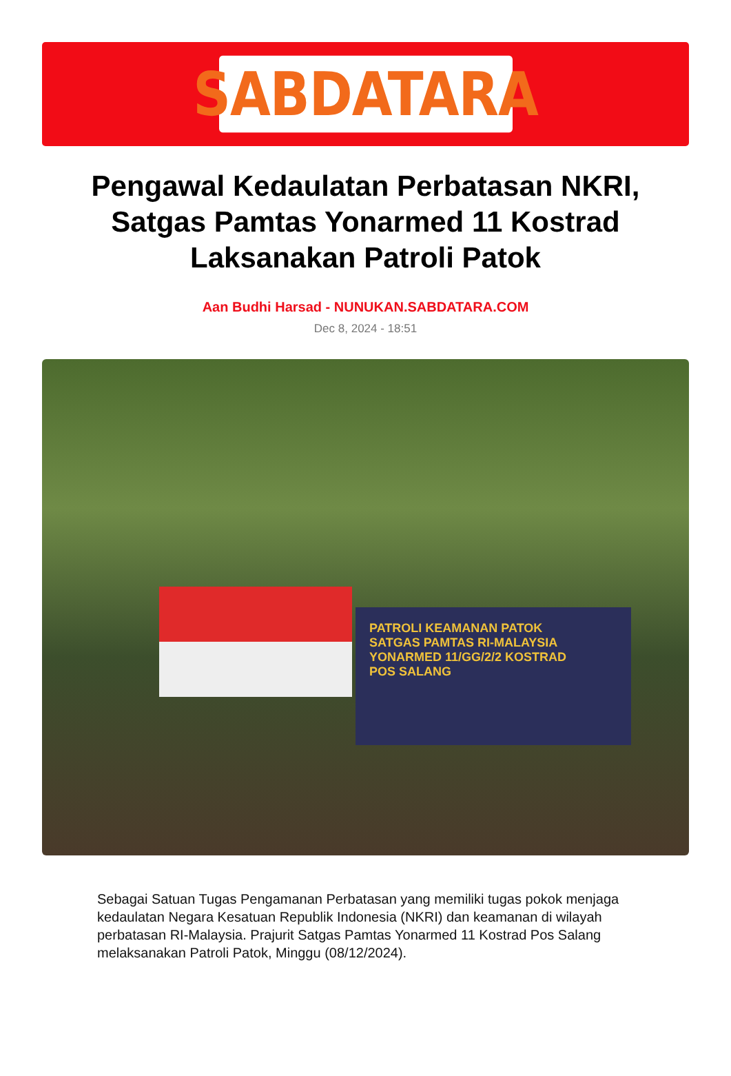SABDATARA
Pengawal Kedaulatan Perbatasan NKRI, Satgas Pamtas Yonarmed 11 Kostrad Laksanakan Patroli Patok
Aan Budhi Harsad - NUNUKAN.SABDATARA.COM
Dec 8, 2024 - 18:51
PATROLI KEAMANAN PATOK
SATGAS PAMTAS RI-MALAYSIA
YONARMED 11/GG/2/2 KOSTRAD
POS SALANG
Sebagai Satuan Tugas Pengamanan Perbatasan yang memiliki tugas pokok menjaga kedaulatan Negara Kesatuan Republik Indonesia (NKRI) dan keamanan di wilayah perbatasan RI-Malaysia. Prajurit Satgas Pamtas Yonarmed 11 Kostrad Pos Salang melaksanakan Patroli Patok, Minggu (08/12/2024).